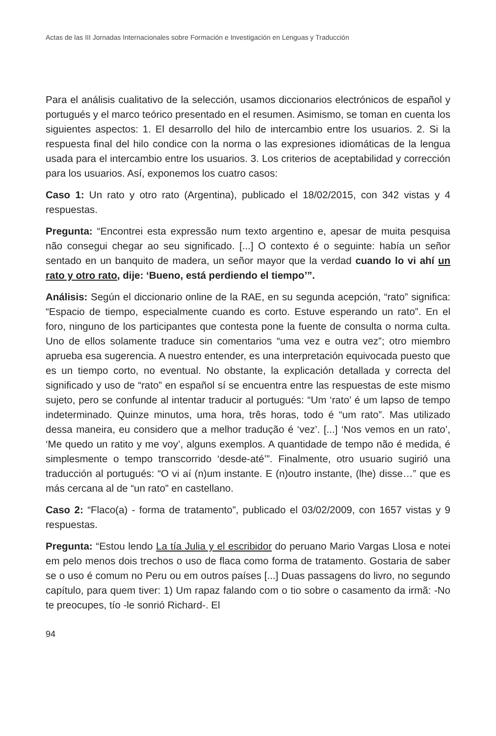Actas de las III Jornadas Internacionales sobre Formación e Investigación en Lenguas y Traducción
Para el análisis cualitativo de la selección, usamos diccionarios electrónicos de español y portugués y el marco teórico presentado en el resumen. Asimismo, se toman en cuenta los siguientes aspectos: 1. El desarrollo del hilo de intercambio entre los usuarios. 2. Si la respuesta final del hilo condice con la norma o las expresiones idiomáticas de la lengua usada para el intercambio entre los usuarios. 3. Los criterios de aceptabilidad y corrección para los usuarios. Así, exponemos los cuatro casos:
Caso 1: Un rato y otro rato (Argentina), publicado el 18/02/2015, con 342 vistas y 4 respuestas.
Pregunta: “Encontrei esta expressão num texto argentino e, apesar de muita pesquisa não consegui chegar ao seu significado. [...] O contexto é o seguinte: había un señor sentado en un banquito de madera, un señor mayor que la verdad cuando lo vi ahí un rato y otro rato, dije: ‘Bueno, está perdiendo el tiempo’”.
Análisis: Según el diccionario online de la RAE, en su segunda acepción, “rato” significa: “Espacio de tiempo, especialmente cuando es corto. Estuve esperando un rato”. En el foro, ninguno de los participantes que contesta pone la fuente de consulta o norma culta. Uno de ellos solamente traduce sin comentarios “uma vez e outra vez”; otro miembro aprueba esa sugerencia. A nuestro entender, es una interpretación equivocada puesto que es un tiempo corto, no eventual. No obstante, la explicación detallada y correcta del significado y uso de “rato” en español sí se encuentra entre las respuestas de este mismo sujeto, pero se confunde al intentar traducir al portugués: “Um ‘rato’ é um lapso de tempo indeterminado. Quinze minutos, uma hora, três horas, todo é “um rato”. Mas utilizado dessa maneira, eu considero que a melhor tradução é ‘vez’. [...] ‘Nos vemos en un rato’, ‘Me quedo un ratito y me voy’, alguns exemplos. A quantidade de tempo não é medida, é simplesmente o tempo transcorrido ‘desde-até’”. Finalmente, otro usuario sugirió una traducción al portugués: “O vi aí (n)um instante. E (n)outro instante, (lhe) disse…” que es más cercana al de “un rato” en castellano.
Caso 2: “Flaco(a) - forma de tratamento”, publicado el 03/02/2009, con 1657 vistas y 9 respuestas.
Pregunta: “Estou lendo La tía Julia y el escribidor do peruano Mario Vargas Llosa e notei em pelo menos dois trechos o uso de flaca como forma de tratamento. Gostaria de saber se o uso é comum no Peru ou em outros países [...] Duas passagens do livro, no segundo capítulo, para quem tiver: 1) Um rapaz falando com o tio sobre o casamento da irmã: -No te preocupes, tío -le sonrió Richard-. El
94